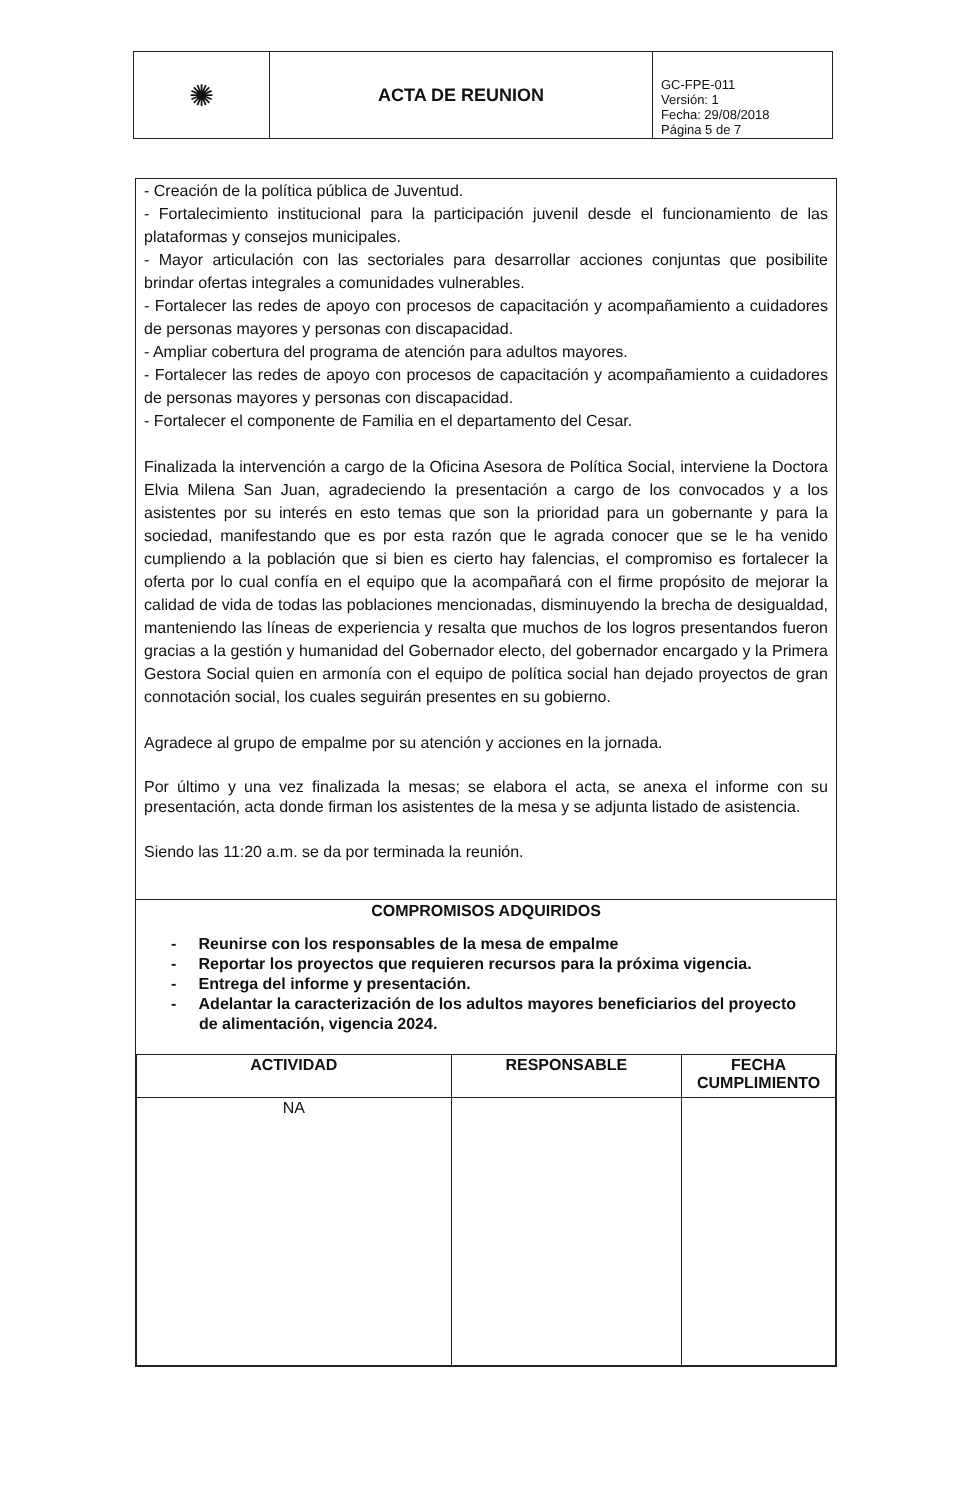| ✺ | ACTA DE REUNION | GC-FPE-011 Versión: 1 Fecha: 29/08/2018 Página 5 de 7 |
- Creación de la política pública de Juventud.
- Fortalecimiento institucional para la participación juvenil desde el funcionamiento de las plataformas y consejos municipales.
- Mayor articulación con las sectoriales para desarrollar acciones conjuntas que posibilite brindar ofertas integrales a comunidades vulnerables.
- Fortalecer las redes de apoyo con procesos de capacitación y acompañamiento a cuidadores de personas mayores y personas con discapacidad.
- Ampliar cobertura del programa de atención para adultos mayores.
- Fortalecer las redes de apoyo con procesos de capacitación y acompañamiento a cuidadores de personas mayores y personas con discapacidad.
- Fortalecer el componente de Familia en el departamento del Cesar.
Finalizada la intervención a cargo de la Oficina Asesora de Política Social, interviene la Doctora Elvia Milena San Juan, agradeciendo la presentación a cargo de los convocados y a los asistentes por su interés en esto temas que son la prioridad para un gobernante y para la sociedad, manifestando que es por esta razón que le agrada conocer que se le ha venido cumpliendo a la población que si bien es cierto hay falencias, el compromiso es fortalecer la oferta por lo cual confía en el equipo que la acompañará con el firme propósito de mejorar la calidad de vida de todas las poblaciones mencionadas, disminuyendo la brecha de desigualdad, manteniendo las líneas de experiencia y resalta que muchos de los logros presentandos fueron gracias a la gestión y humanidad del Gobernador electo, del gobernador encargado y la Primera Gestora Social quien en armonía con el equipo de política social han dejado proyectos de gran connotación social, los cuales seguirán presentes en su gobierno.
Agradece al grupo de empalme por su atención y acciones en la jornada.
Por último y una vez finalizada la mesas; se elabora el acta, se anexa el informe con su presentación, acta donde firman los asistentes de la mesa y se adjunta listado de asistencia.
Siendo las 11:20 a.m. se da por terminada la reunión.
COMPROMISOS ADQUIRIDOS
- Reunirse con los responsables de la mesa de empalme
- Reportar los proyectos que requieren recursos para la próxima vigencia.
- Entrega del informe y presentación.
- Adelantar la caracterización de los adultos mayores beneficiarios del proyecto de alimentación, vigencia 2024.
| ACTIVIDAD | RESPONSABLE | FECHA CUMPLIMIENTO |
| --- | --- | --- |
| NA | | |